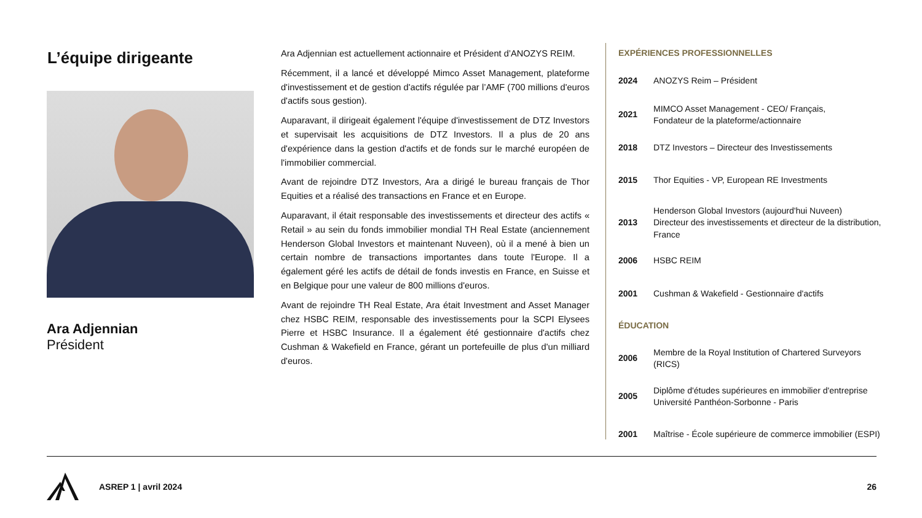L’équipe dirigeante
Ara Adjennian
Président
Ara Adjennian est actuellement actionnaire et Président d’ANOZYS REIM.
Récemment, il a lancé et développé Mimco Asset Management, plateforme d'investissement et de gestion d'actifs régulée par l’AMF (700 millions d'euros d'actifs sous gestion).
Auparavant, il dirigeait également l'équipe d'investissement de DTZ Investors et supervisait les acquisitions de DTZ Investors. Il a plus de 20 ans d'expérience dans la gestion d'actifs et de fonds sur le marché européen de l'immobilier commercial.
Avant de rejoindre DTZ Investors, Ara a dirigé le bureau français de Thor Equities et a réalisé des transactions en France et en Europe.
Auparavant, il était responsable des investissements et directeur des actifs « Retail » au sein du fonds immobilier mondial TH Real Estate (anciennement Henderson Global Investors et maintenant Nuveen), où il a mené à bien un certain nombre de transactions importantes dans toute l'Europe. Il a également géré les actifs de détail de fonds investis en France, en Suisse et en Belgique pour une valeur de 800 millions d'euros.
Avant de rejoindre TH Real Estate, Ara était Investment and Asset Manager chez HSBC REIM, responsable des investissements pour la SCPI Elysees Pierre et HSBC Insurance. Il a également été gestionnaire d'actifs chez Cushman & Wakefield en France, gérant un portefeuille de plus d'un milliard d'euros.
EXPÉRIENCES PROFESSIONNELLES
| 2024 | ANOZYS Reim – Président |
| 2021 | MIMCO Asset Management - CEO/ Français, Fondateur de la plateforme/actionnaire |
| 2018 | DTZ Investors – Directeur des Investissements |
| 2015 | Thor Equities - VP, European RE Investments |
| 2013 | Henderson Global Investors (aujourd'hui Nuveen) Directeur des investissements et directeur de la distribution, France |
| 2006 | HSBC REIM |
| 2001 | Cushman & Wakefield - Gestionnaire d'actifs |
ÉDUCATION
| 2006 | Membre de la Royal Institution of Chartered Surveyors (RICS) |
| 2005 | Diplôme d'études supérieures en immobilier d'entreprise Université Panthéon-Sorbonne - Paris |
| 2001 | Maîtrise - École supérieure de commerce immobilier (ESPI) |
ASREP 1 | avril 2024 26